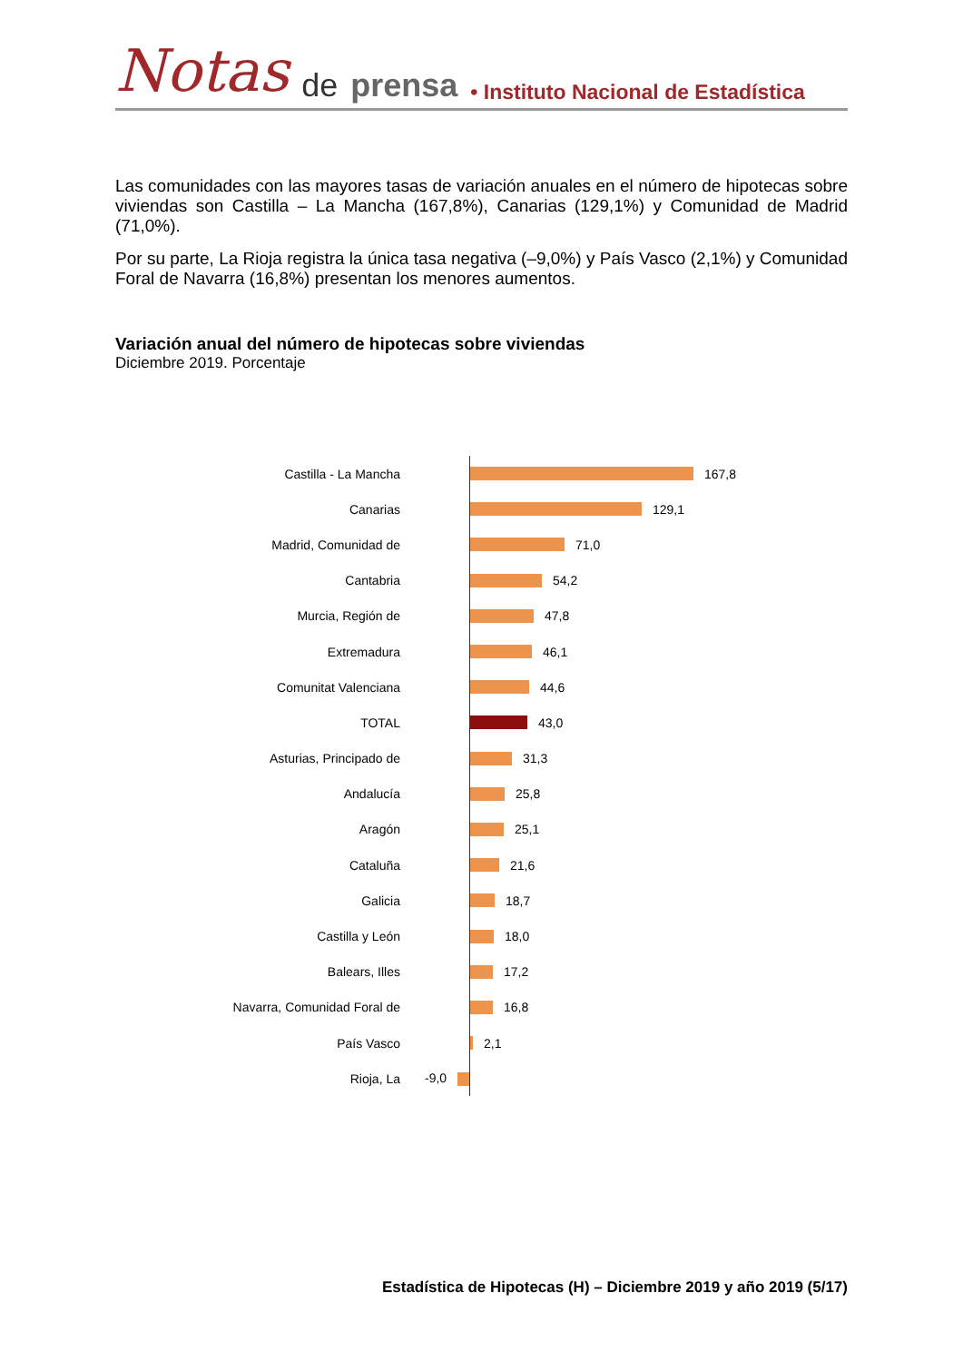Notas de prensa • Instituto Nacional de Estadística
Las comunidades con las mayores tasas de variación anuales en el número de hipotecas sobre viviendas son Castilla – La Mancha (167,8%), Canarias (129,1%) y Comunidad de Madrid (71,0%).
Por su parte, La Rioja registra la única tasa negativa (–9,0%) y País Vasco (2,1%) y Comunidad Foral de Navarra (16,8%) presentan los menores aumentos.
Variación anual del número de hipotecas sobre viviendas
Diciembre 2019. Porcentaje
Castilla - La Mancha
167,8
Canarias
129,1
Madrid, Comunidad de
71,0
Cantabria
54,2
Murcia, Región de
47,8
Extremadura
46,1
Comunitat Valenciana
44,6
TOTAL
43,0
Asturias, Principado de
31,3
Andalucía
25,8
Aragón
25,1
Cataluña
21,6
Galicia
18,7
Castilla y León
18,0
Balears, Illes
17,2
Navarra, Comunidad Foral de
16,8
País Vasco
2,1
Rioja, La -9,0
Estadística de Hipotecas (H) – Diciembre 2019 y año 2019 (5/17)